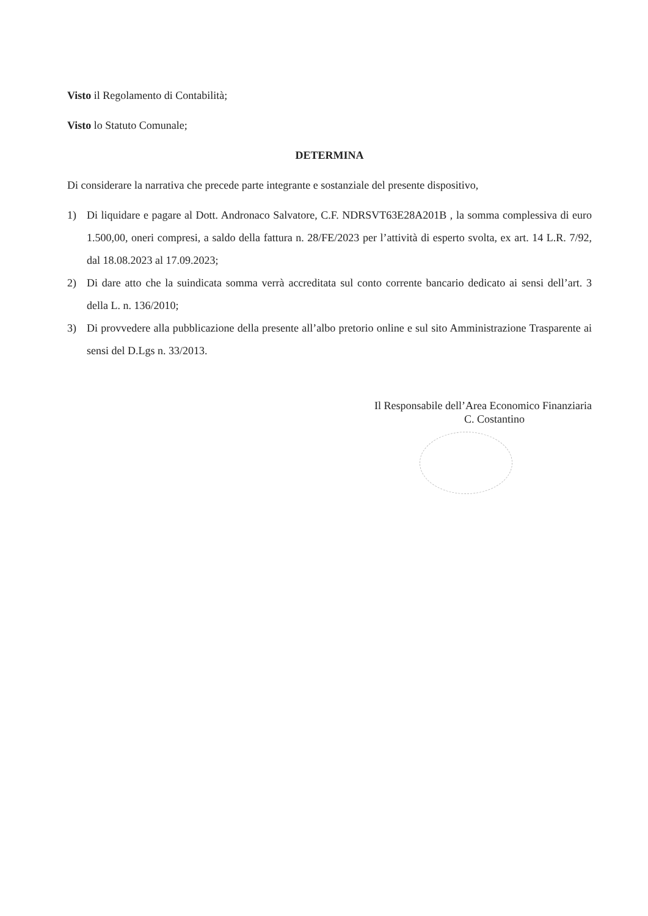Visto il Regolamento di Contabilità;
Visto lo Statuto Comunale;
DETERMINA
Di considerare la narrativa che precede parte integrante e sostanziale del presente dispositivo,
1) Di liquidare e pagare al Dott. Andronaco Salvatore, C.F. NDRSVT63E28A201B , la somma complessiva di euro 1.500,00, oneri compresi, a saldo della fattura n. 28/FE/2023 per l’attività di esperto svolta, ex art. 14 L.R. 7/92, dal 18.08.2023 al 17.09.2023;
2) Di dare atto che la suindicata somma verrà accreditata sul conto corrente bancario dedicato ai sensi dell’art. 3 della L. n. 136/2010;
3) Di provvedere alla pubblicazione della presente all’albo pretorio online e sul sito Amministrazione Trasparente ai sensi del D.Lgs n. 33/2013.
Il Responsabile dell’Area Economico Finanziaria
C. Costantino